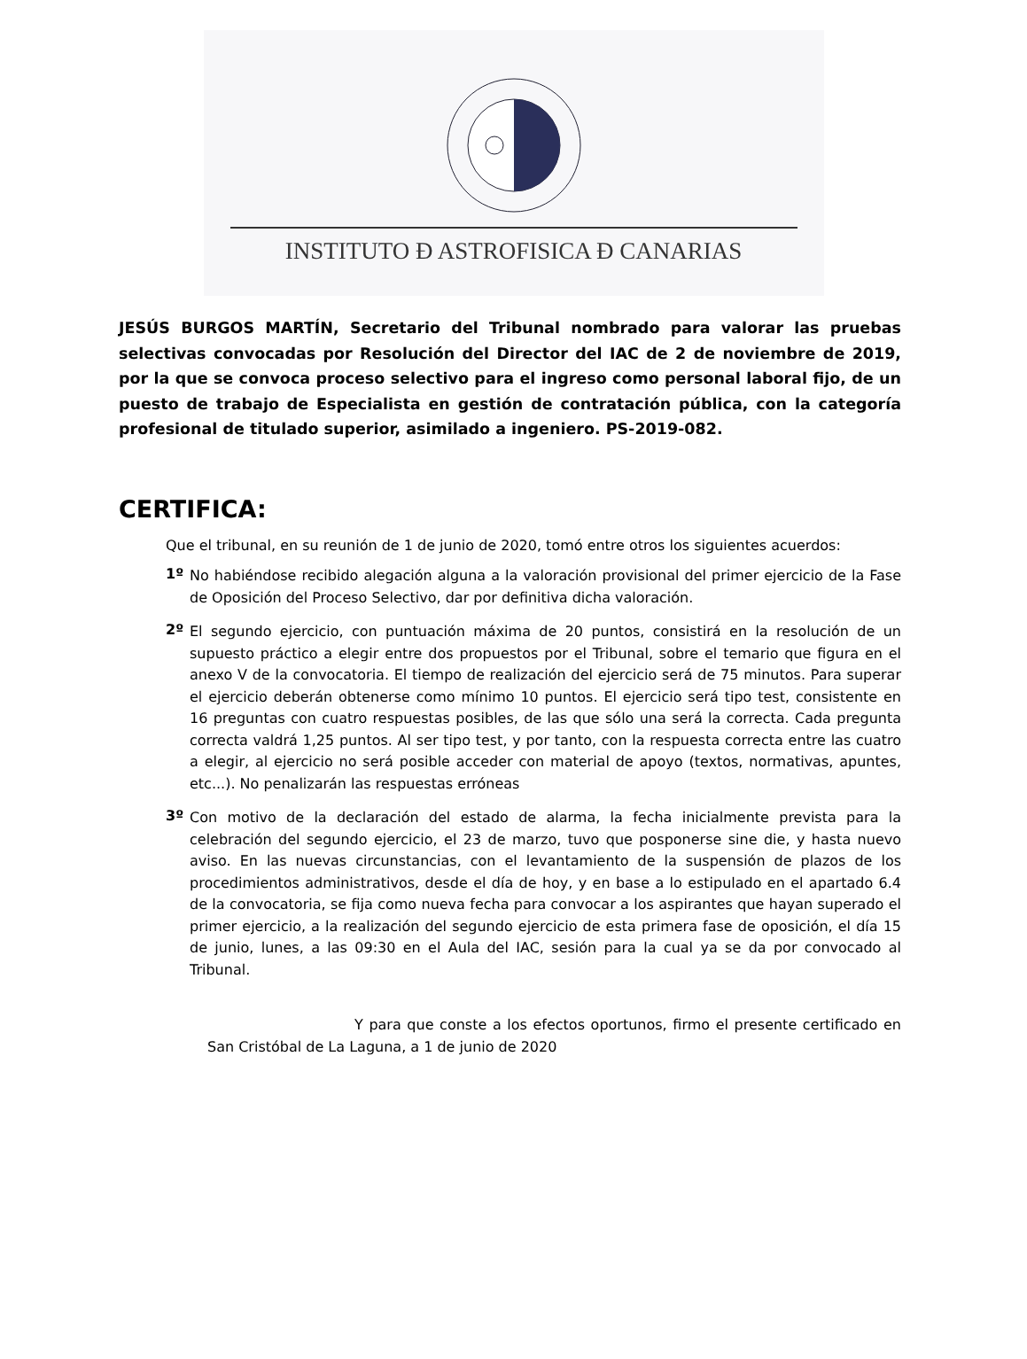INSTITUTO Ð ASTROFISICA Ð CANARIAS
JESÚS BURGOS MARTÍN, Secretario del Tribunal nombrado para valorar las pruebas selectivas convocadas por Resolución del Director del IAC de 2 de noviembre de 2019, por la que se convoca proceso selectivo para el ingreso como personal laboral fijo, de un puesto de trabajo de Especialista en gestión de contratación pública, con la categoría profesional de titulado superior, asimilado a ingeniero. PS-2019-082.
CERTIFICA:
Que el tribunal, en su reunión de 1 de junio de 2020, tomó entre otros los siguientes acuerdos:
1º
No habiéndose recibido alegación alguna a la valoración provisional del primer ejercicio de la Fase de Oposición del Proceso Selectivo, dar por definitiva dicha valoración.
2º
El segundo ejercicio, con puntuación máxima de 20 puntos, consistirá en la resolución de un supuesto práctico a elegir entre dos propuestos por el Tribunal, sobre el temario que figura en el anexo V de la convocatoria. El tiempo de realización del ejercicio será de 75 minutos. Para superar el ejercicio deberán obtenerse como mínimo 10 puntos. El ejercicio será tipo test, consistente en 16 preguntas con cuatro respuestas posibles, de las que sólo una será la correcta. Cada pregunta correcta valdrá 1,25 puntos. Al ser tipo test, y por tanto, con la respuesta correcta entre las cuatro a elegir, al ejercicio no será posible acceder con material de apoyo (textos, normativas, apuntes, etc...). No penalizarán las respuestas erróneas
3º
Con motivo de la declaración del estado de alarma, la fecha inicialmente prevista para la celebración del segundo ejercicio, el 23 de marzo, tuvo que posponerse sine die, y hasta nuevo aviso. En las nuevas circunstancias, con el levantamiento de la suspensión de plazos de los procedimientos administrativos, desde el día de hoy, y en base a lo estipulado en el apartado 6.4 de la convocatoria, se fija como nueva fecha para convocar a los aspirantes que hayan superado el primer ejercicio, a la realización del segundo ejercicio de esta primera fase de oposición, el día 15 de junio, lunes, a las 09:30 en el Aula del IAC, sesión para la cual ya se da por convocado al Tribunal.
Y para que conste a los efectos oportunos, firmo el presente certificado en San Cristóbal de La Laguna, a 1 de junio de 2020